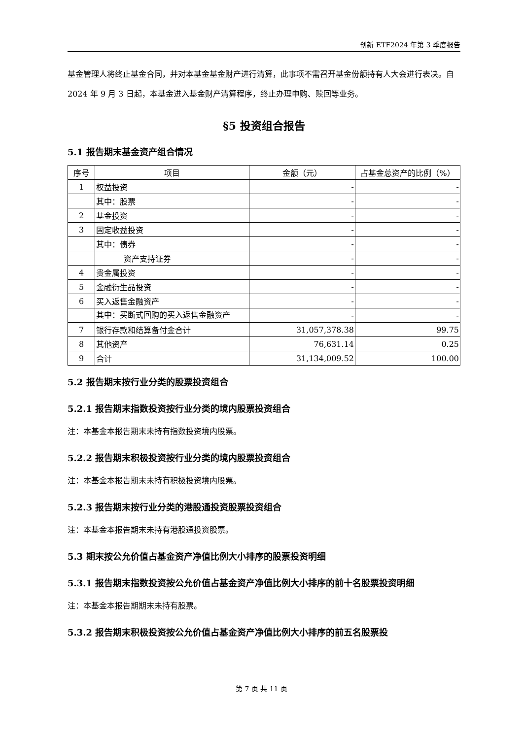创新 ETF2024 年第 3 季度报告
基金管理人将终止基金合同，并对本基金基金财产进行清算，此事项不需召开基金份额持有人大会进行表决。自 2024 年 9 月 3 日起，本基金进入基金财产清算程序，终止办理申购、赎回等业务。
§5 投资组合报告
5.1 报告期末基金资产组合情况
| 序号 | 项目 | 金额（元） | 占基金总资产的比例（%） |
| --- | --- | --- | --- |
| 1 | 权益投资 | - | - |
| | 其中：股票 | - | - |
| 2 | 基金投资 | - | - |
| 3 | 固定收益投资 | - | - |
| | 其中：债券 | - | - |
| | 资产支持证券 | - | - |
| 4 | 贵金属投资 | - | - |
| 5 | 金融衍生品投资 | - | - |
| 6 | 买入返售金融资产 | - | - |
| | 其中：买断式回购的买入返售金融资产 | - | - |
| 7 | 银行存款和结算备付金合计 | 31,057,378.38 | 99.75 |
| 8 | 其他资产 | 76,631.14 | 0.25 |
| 9 | 合计 | 31,134,009.52 | 100.00 |
5.2 报告期末按行业分类的股票投资组合
5.2.1 报告期末指数投资按行业分类的境内股票投资组合
注：本基金本报告期末未持有指数投资境内股票。
5.2.2 报告期末积极投资按行业分类的境内股票投资组合
注：本基金本报告期末未持有积极投资境内股票。
5.2.3 报告期末按行业分类的港股通投资股票投资组合
注：本基金本报告期末未持有港股通投资股票。
5.3 期末按公允价值占基金资产净值比例大小排序的股票投资明细
5.3.1 报告期末指数投资按公允价值占基金资产净值比例大小排序的前十名股票投资明细
注：本基金本报告期期末未持有股票。
5.3.2 报告期末积极投资按公允价值占基金资产净值比例大小排序的前五名股票投
第 7 页 共 11 页